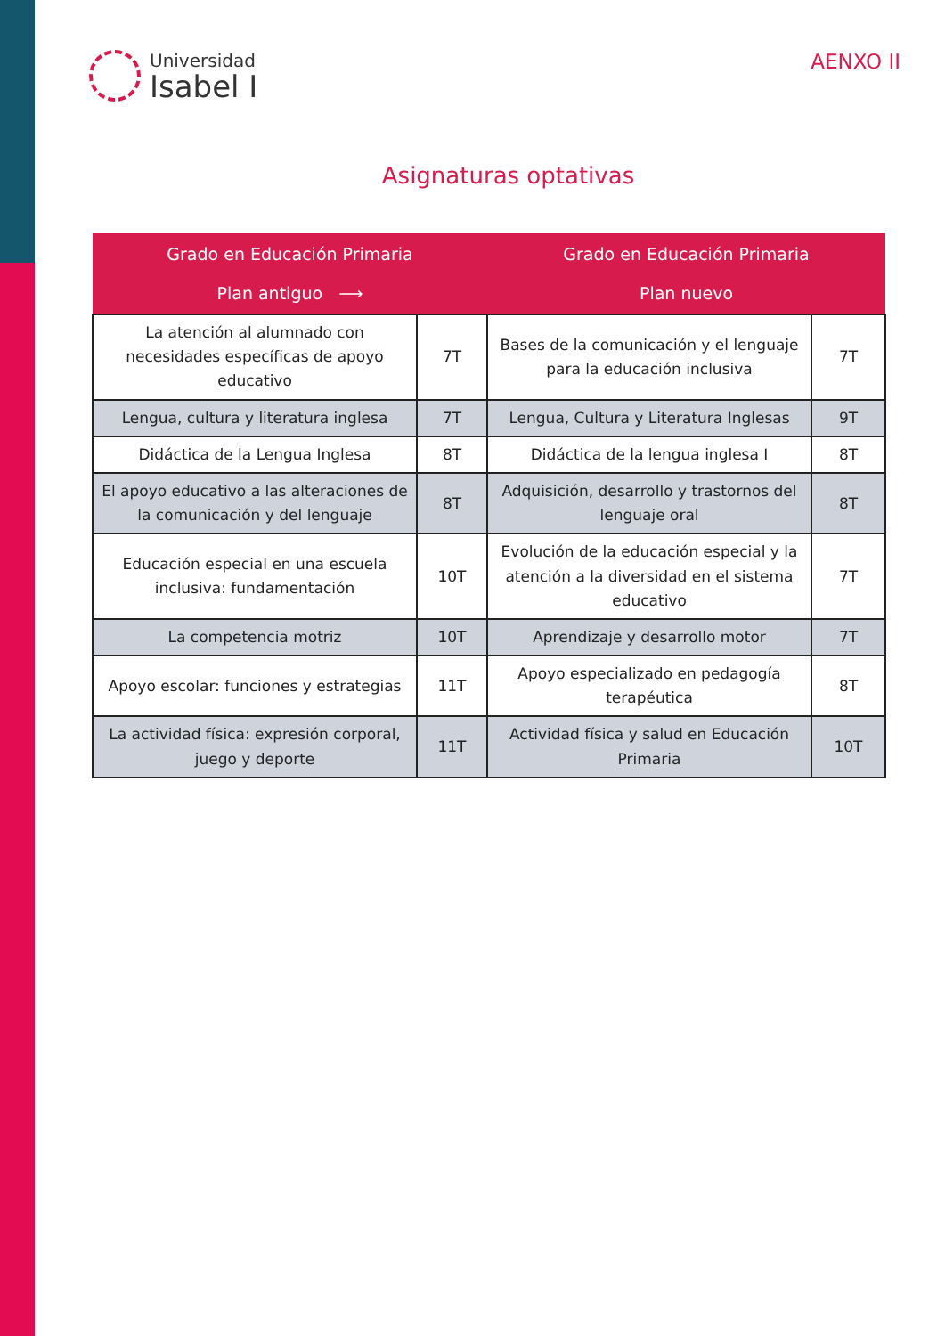Universidad
Isabel I
AENXO II
Asignaturas optativas
| Grado en Educación Primaria Plan antiguo ⟶ | | Grado en Educación Primaria Plan nuevo | |
| --- | --- | --- | --- |
| La atención al alumnado con necesidades específicas de apoyo educativo | 7T | Bases de la comunicación y el lenguaje para la educación inclusiva | 7T |
| Lengua, cultura y literatura inglesa | 7T | Lengua, Cultura y Literatura Inglesas | 9T |
| Didáctica de la Lengua Inglesa | 8T | Didáctica de la lengua inglesa I | 8T |
| El apoyo educativo a las alteraciones de la comunicación y del lenguaje | 8T | Adquisición, desarrollo y trastornos del lenguaje oral | 8T |
| Educación especial en una escuela inclusiva: fundamentación | 10T | Evolución de la educación especial y la atención a la diversidad en el sistema educativo | 7T |
| La competencia motriz | 10T | Aprendizaje y desarrollo motor | 7T |
| Apoyo escolar: funciones y estrategias | 11T | Apoyo especializado en pedagogía terapéutica | 8T |
| La actividad física: expresión corporal, juego y deporte | 11T | Actividad física y salud en Educación Primaria | 10T |